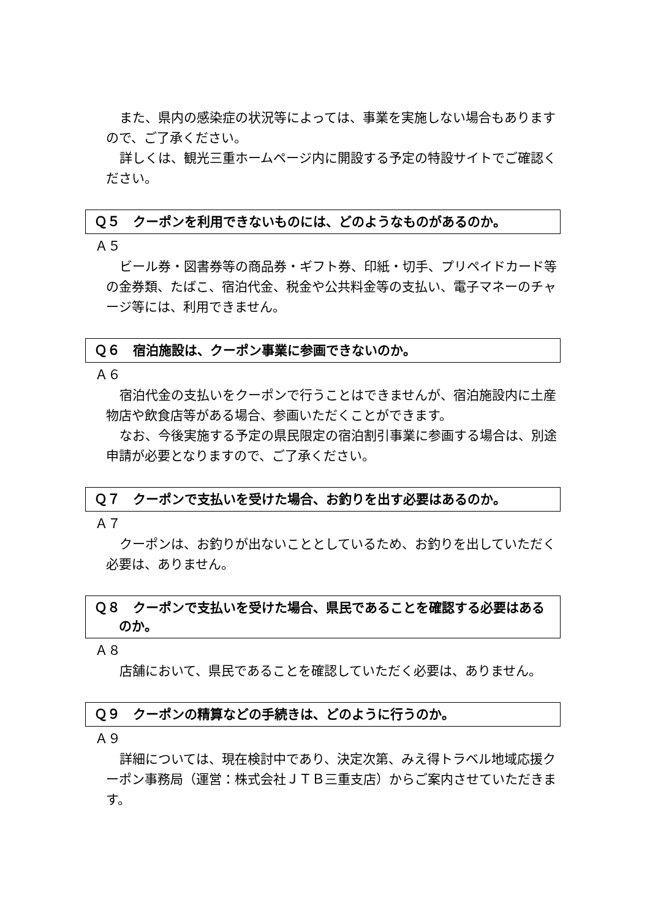また、県内の感染症の状況等によっては、事業を実施しない場合もありますので、ご了承ください。
詳しくは、観光三重ホームページ内に開設する予定の特設サイトでご確認ください。
Ｑ５　クーポンを利用できないものには、どのようなものがあるのか。
Ａ５
ビール券・図書券等の商品券・ギフト券、印紙・切手、プリペイドカード等の金券類、たばこ、宿泊代金、税金や公共料金等の支払い、電子マネーのチャージ等には、利用できません。
Ｑ６　宿泊施設は、クーポン事業に参画できないのか。
Ａ６
宿泊代金の支払いをクーポンで行うことはできませんが、宿泊施設内に土産物店や飲食店等がある場合、参画いただくことができます。
なお、今後実施する予定の県民限定の宿泊割引事業に参画する場合は、別途申請が必要となりますので、ご了承ください。
Ｑ７　クーポンで支払いを受けた場合、お釣りを出す必要はあるのか。
Ａ７
クーポンは、お釣りが出ないこととしているため、お釣りを出していただく必要は、ありません。
Ｑ８　クーポンで支払いを受けた場合、県民であることを確認する必要はあるのか。
Ａ８
店舗において、県民であることを確認していただく必要は、ありません。
Ｑ９　クーポンの精算などの手続きは、どのように行うのか。
Ａ９
詳細については、現在検討中であり、決定次第、みえ得トラベル地域応援クーポン事務局（運営：株式会社ＪＴＢ三重支店）からご案内させていただきます。